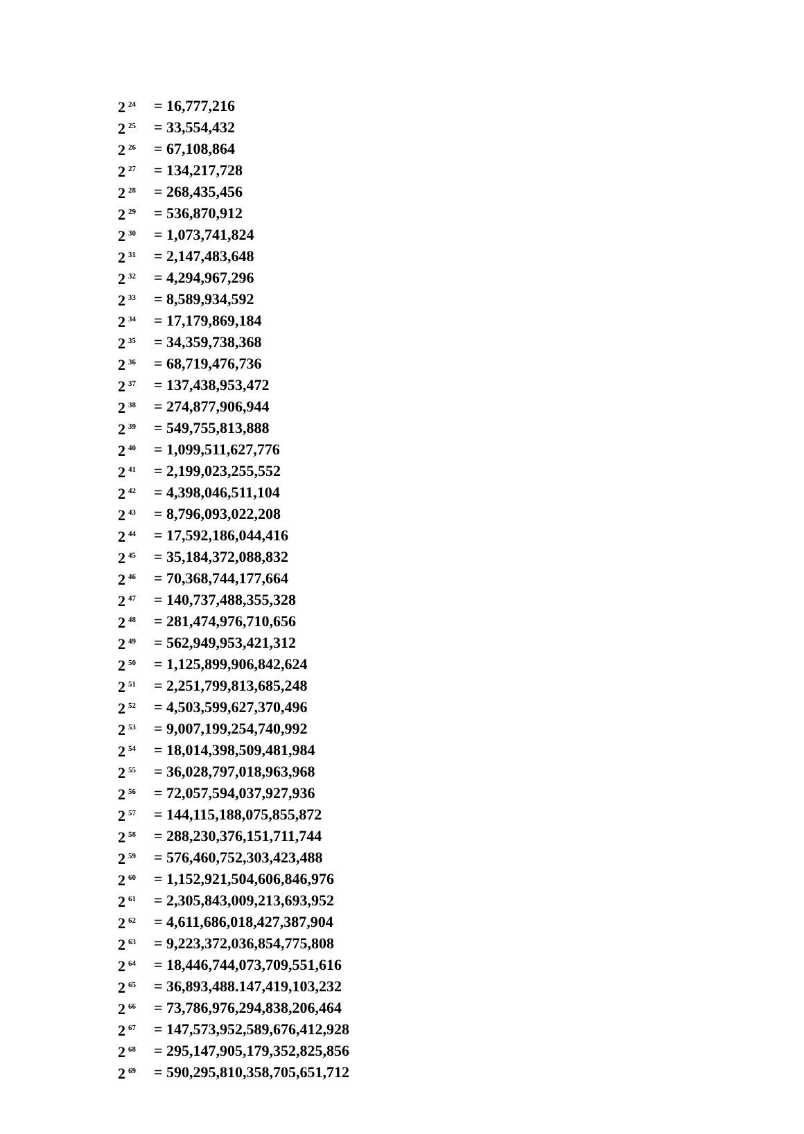| 2<sup>24</sup> | = 16,777,216 |
| 2<sup>25</sup> | = 33,554,432 |
| 2<sup>26</sup> | = 67,108,864 |
| 2<sup>27</sup> | = 134,217,728 |
| 2<sup>28</sup> | = 268,435,456 |
| 2<sup>29</sup> | = 536,870,912 |
| 2<sup>30</sup> | = 1,073,741,824 |
| 2<sup>31</sup> | = 2,147,483,648 |
| 2<sup>32</sup> | = 4,294,967,296 |
| 2<sup>33</sup> | = 8,589,934,592 |
| 2<sup>34</sup> | = 17,179,869,184 |
| 2<sup>35</sup> | = 34,359,738,368 |
| 2<sup>36</sup> | = 68,719,476,736 |
| 2<sup>37</sup> | = 137,438,953,472 |
| 2<sup>38</sup> | = 274,877,906,944 |
| 2<sup>39</sup> | = 549,755,813,888 |
| 2<sup>40</sup> | = 1,099,511,627,776 |
| 2<sup>41</sup> | = 2,199,023,255,552 |
| 2<sup>42</sup> | = 4,398,046,511,104 |
| 2<sup>43</sup> | = 8,796,093,022,208 |
| 2<sup>44</sup> | = 17,592,186,044,416 |
| 2<sup>45</sup> | = 35,184,372,088,832 |
| 2<sup>46</sup> | = 70,368,744,177,664 |
| 2<sup>47</sup> | = 140,737,488,355,328 |
| 2<sup>48</sup> | = 281,474,976,710,656 |
| 2<sup>49</sup> | = 562,949,953,421,312 |
| 2<sup>50</sup> | = 1,125,899,906,842,624 |
| 2<sup>51</sup> | = 2,251,799,813,685,248 |
| 2<sup>52</sup> | = 4,503,599,627,370,496 |
| 2<sup>53</sup> | = 9,007,199,254,740,992 |
| 2<sup>54</sup> | = 18,014,398,509,481,984 |
| 2<sup>55</sup> | = 36,028,797,018,963,968 |
| 2<sup>56</sup> | = 72,057,594,037,927,936 |
| 2<sup>57</sup> | = 144,115,188,075,855,872 |
| 2<sup>58</sup> | = 288,230,376,151,711,744 |
| 2<sup>59</sup> | = 576,460,752,303,423,488 |
| 2<sup>60</sup> | = 1,152,921,504,606,846,976 |
| 2<sup>61</sup> | = 2,305,843,009,213,693,952 |
| 2<sup>62</sup> | = 4,611,686,018,427,387,904 |
| 2<sup>63</sup> | = 9,223,372,036,854,775,808 |
| 2<sup>64</sup> | = 18,446,744,073,709,551,616 |
| 2<sup>65</sup> | = 36,893,488.147,419,103,232 |
| 2<sup>66</sup> | = 73,786,976,294,838,206,464 |
| 2<sup>67</sup> | = 147,573,952,589,676,412,928 |
| 2<sup>68</sup> | = 295,147,905,179,352,825,856 |
| 2<sup>69</sup> | = 590,295,810,358,705,651,712 |